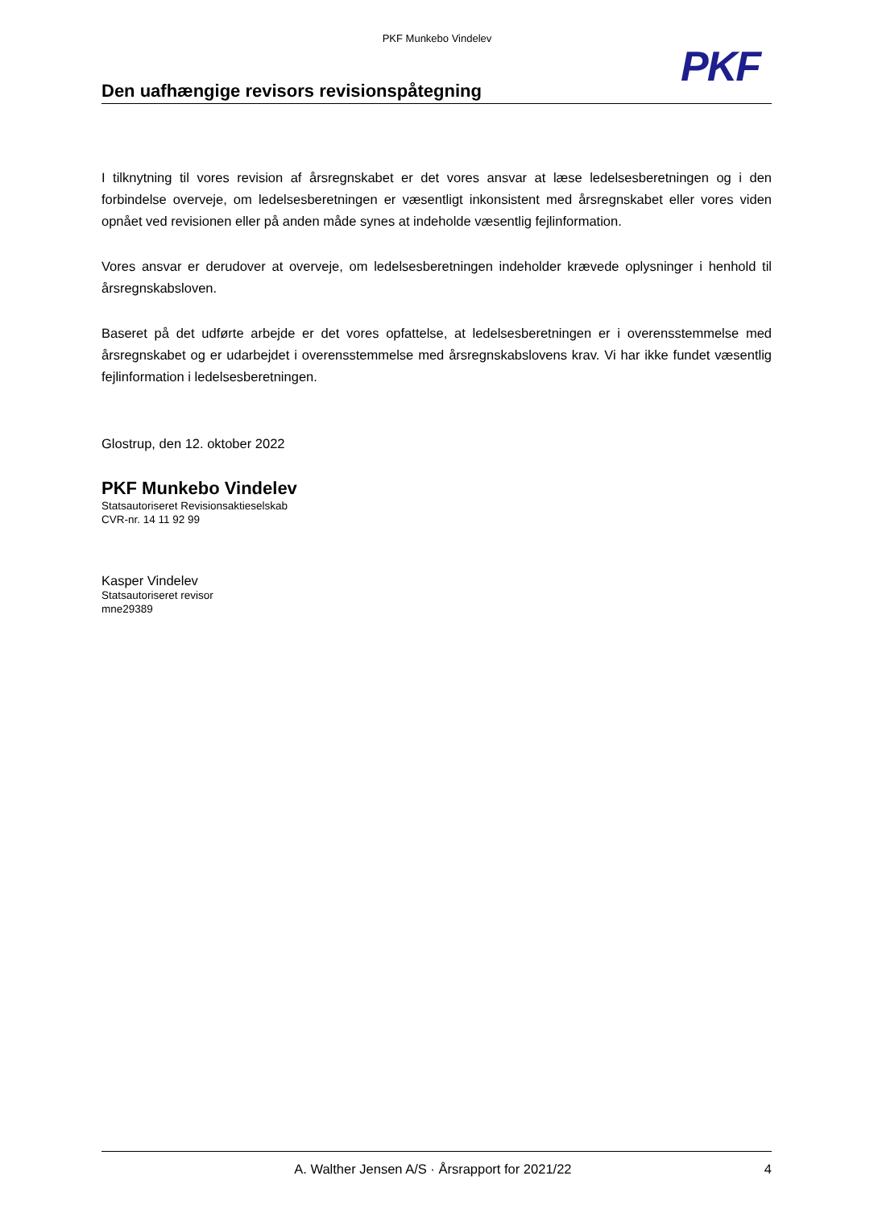PKF Munkebo Vindelev
PKF
Den uafhængige revisors revisionspåtegning
I tilknytning til vores revision af årsregnskabet er det vores ansvar at læse ledelsesberetningen og i den forbindelse overveje, om ledelsesberetningen er væsentligt inkonsistent med årsregnskabet eller vores viden opnået ved revisionen eller på anden måde synes at indeholde væsentlig fejlinformation.
Vores ansvar er derudover at overveje, om ledelsesberetningen indeholder krævede oplysninger i henhold til årsregnskabsloven.
Baseret på det udførte arbejde er det vores opfattelse, at ledelsesberetningen er i overensstemmelse med årsregnskabet og er udarbejdet i overensstemmelse med årsregnskabslovens krav. Vi har ikke fundet væsentlig fejlinformation i ledelsesberetningen.
Glostrup, den 12. oktober 2022
PKF Munkebo Vindelev
Statsautoriseret Revisionsaktieselskab
CVR-nr. 14 11 92 99
Kasper Vindelev
Statsautoriseret revisor
mne29389
A. Walther Jensen A/S · Årsrapport for 2021/22 4